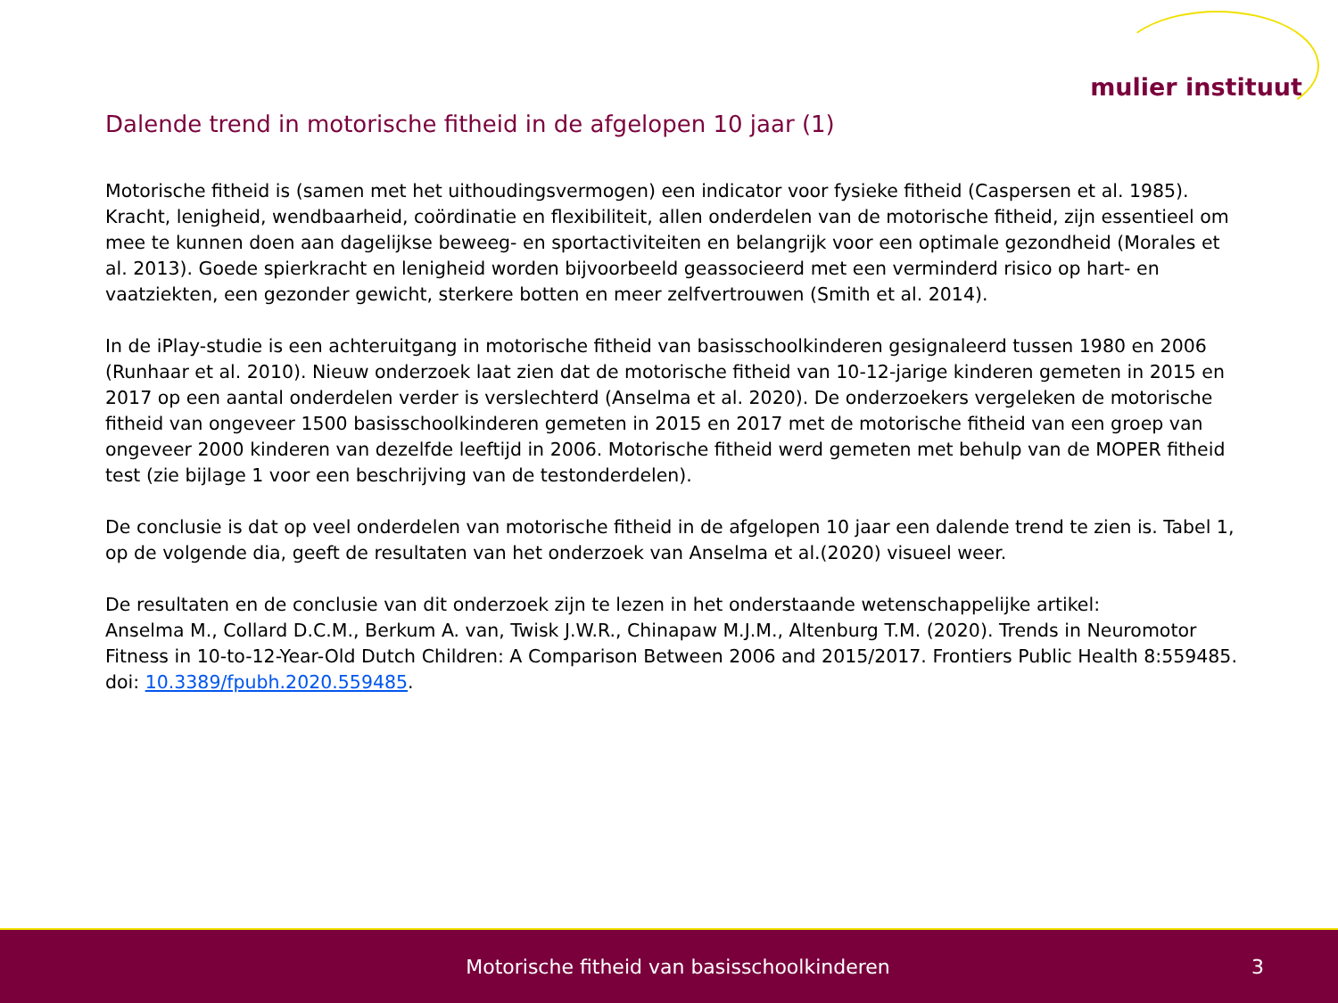mulier instituut
Dalende trend in motorische fitheid in de afgelopen 10 jaar (1)
Motorische fitheid is (samen met het uithoudingsvermogen) een indicator voor fysieke fitheid (Caspersen et al. 1985). Kracht, lenigheid, wendbaarheid, coördinatie en flexibiliteit, allen onderdelen van de motorische fitheid, zijn essentieel om mee te kunnen doen aan dagelijkse beweeg- en sportactiviteiten en belangrijk voor een optimale gezondheid (Morales et al. 2013). Goede spierkracht en lenigheid worden bijvoorbeeld geassocieerd met een verminderd risico op hart- en vaatziekten, een gezonder gewicht, sterkere botten en meer zelfvertrouwen (Smith et al. 2014).
In de iPlay-studie is een achteruitgang in motorische fitheid van basisschoolkinderen gesignaleerd tussen 1980 en 2006 (Runhaar et al. 2010). Nieuw onderzoek laat zien dat de motorische fitheid van 10-12-jarige kinderen gemeten in 2015 en 2017 op een aantal onderdelen verder is verslechterd (Anselma et al. 2020). De onderzoekers vergeleken de motorische fitheid van ongeveer 1500 basisschoolkinderen gemeten in 2015 en 2017 met de motorische fitheid van een groep van ongeveer 2000 kinderen van dezelfde leeftijd in 2006. Motorische fitheid werd gemeten met behulp van de MOPER fitheid test (zie bijlage 1 voor een beschrijving van de testonderdelen).
De conclusie is dat op veel onderdelen van motorische fitheid in de afgelopen 10 jaar een dalende trend te zien is. Tabel 1, op de volgende dia, geeft de resultaten van het onderzoek van Anselma et al.(2020) visueel weer.
De resultaten en de conclusie van dit onderzoek zijn te lezen in het onderstaande wetenschappelijke artikel:
Anselma M., Collard D.C.M., Berkum A. van, Twisk J.W.R., Chinapaw M.J.M., Altenburg T.M. (2020). Trends in Neuromotor Fitness in 10-to-12-Year-Old Dutch Children: A Comparison Between 2006 and 2015/2017. Frontiers Public Health 8:559485. doi: 10.3389/fpubh.2020.559485.
Motorische fitheid van basisschoolkinderen 3